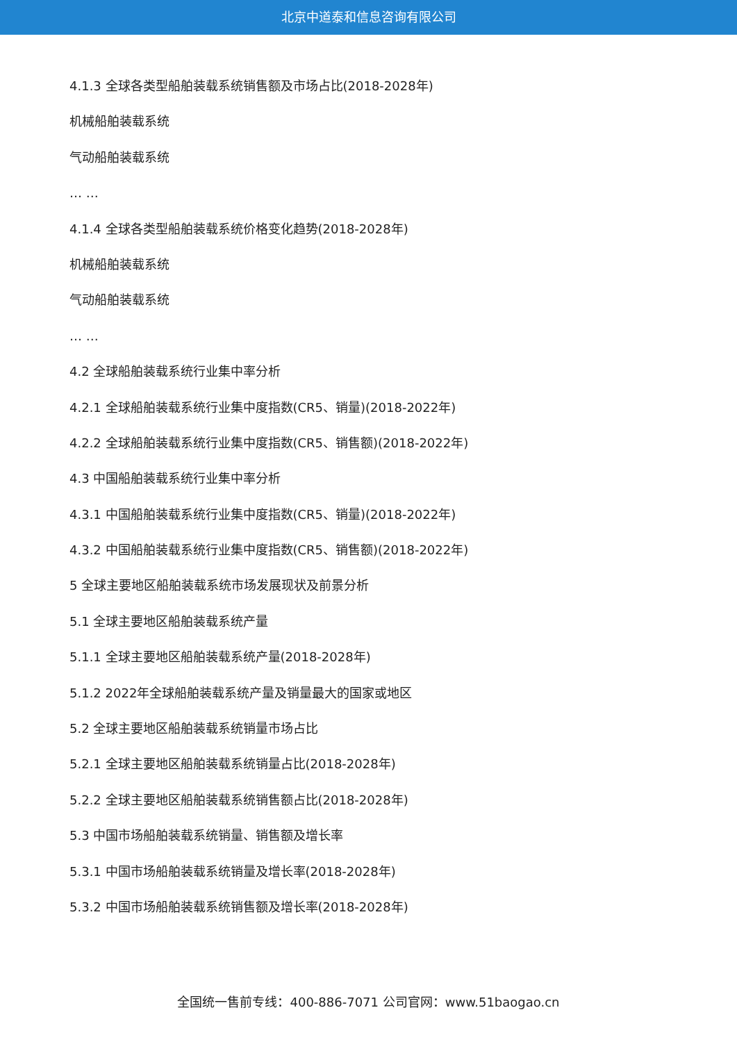北京中道泰和信息咨询有限公司
4.1.3 全球各类型船舶装载系统销售额及市场占比(2018-2028年)
机械船舶装载系统
气动船舶装载系统
… …
4.1.4 全球各类型船舶装载系统价格变化趋势(2018-2028年)
机械船舶装载系统
气动船舶装载系统
… …
4.2 全球船舶装载系统行业集中率分析
4.2.1 全球船舶装载系统行业集中度指数(CR5、销量)(2018-2022年)
4.2.2 全球船舶装载系统行业集中度指数(CR5、销售额)(2018-2022年)
4.3 中国船舶装载系统行业集中率分析
4.3.1 中国船舶装载系统行业集中度指数(CR5、销量)(2018-2022年)
4.3.2 中国船舶装载系统行业集中度指数(CR5、销售额)(2018-2022年)
5 全球主要地区船舶装载系统市场发展现状及前景分析
5.1 全球主要地区船舶装载系统产量
5.1.1 全球主要地区船舶装载系统产量(2018-2028年)
5.1.2 2022年全球船舶装载系统产量及销量最大的国家或地区
5.2 全球主要地区船舶装载系统销量市场占比
5.2.1 全球主要地区船舶装载系统销量占比(2018-2028年)
5.2.2 全球主要地区船舶装载系统销售额占比(2018-2028年)
5.3 中国市场船舶装载系统销量、销售额及增长率
5.3.1 中国市场船舶装载系统销量及增长率(2018-2028年)
5.3.2 中国市场船舶装载系统销售额及增长率(2018-2028年)
全国统一售前专线：400-886-7071 公司官网：www.51baogao.cn